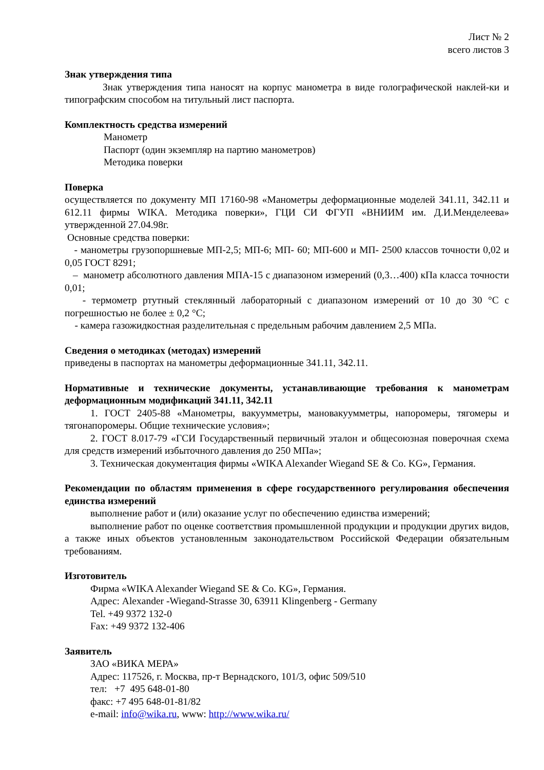Лист № 2
всего листов 3
Знак утверждения типа
Знак утверждения типа наносят на корпус манометра в виде голографической наклей-ки и типографским способом на титульный лист паспорта.
Комплектность средства измерений
Манометр
Паспорт (один экземпляр на партию манометров)
Методика поверки
Поверка
осуществляется по документу МП 17160-98 «Манометры деформационные моделей 341.11, 342.11 и 612.11 фирмы WIKA. Методика поверки», ГЦИ СИ ФГУП «ВНИИМ им. Д.И.Менделеева» утвержденной 27.04.98г.
Основные средства поверки:
- манометры грузопоршневые МП-2,5; МП-6; МП- 60; МП-600 и МП- 2500 классов точности 0,02 и 0,05 ГОСТ 8291;
– манометр абсолютного давления МПА-15 с диапазоном измерений (0,3…400) кПа класса точности 0,01;
- термометр ртутный стеклянный лабораторный с диапазоном измерений от 10 до 30 °С с погрешностью не более ± 0,2 °С;
- камера газожидкостная разделительная с предельным рабочим давлением 2,5 МПа.
Сведения о методиках (методах) измерений
приведены в паспортах на манометры деформационные 341.11, 342.11.
Нормативные и технические документы, устанавливающие требования к манометрам деформационным модификаций 341.11, 342.11
1. ГОСТ 2405-88 «Манометры, вакуумметры, мановакуумметры, напоромеры, тягомеры и тягонапоромеры. Общие технические условия»;
2. ГОСТ 8.017-79 «ГСИ Государственный первичный эталон и общесоюзная поверочная схема для средств измерений избыточного давления до 250 МПа»;
3. Техническая документация фирмы «WIKA Alexander Wiegand SE & Co. KG», Германия.
Рекомендации по областям применения в сфере государственного регулирования обеспечения единства измерений
выполнение работ и (или) оказание услуг по обеспечению единства измерений;
выполнение работ по оценке соответствия промышленной продукции и продукции других видов, а также иных объектов установленным законодательством Российской Федерации обязательным требованиям.
Изготовитель
Фирма «WIKA Alexander Wiegand SE & Co. KG», Германия.
Адрес: Alexander -Wiegand-Strasse 30, 63911 Klingenberg - Germany
Tel. +49 9372 132-0
Fax: +49 9372 132-406
Заявитель
ЗАО «ВИКА МЕРА»
Адрес: 117526, г. Москва, пр-т Вернадского, 101/3, офис 509/510
тел: +7 495 648-01-80
факс: +7 495 648-01-81/82
e-mail: info@wika.ru, www: http://www.wika.ru/